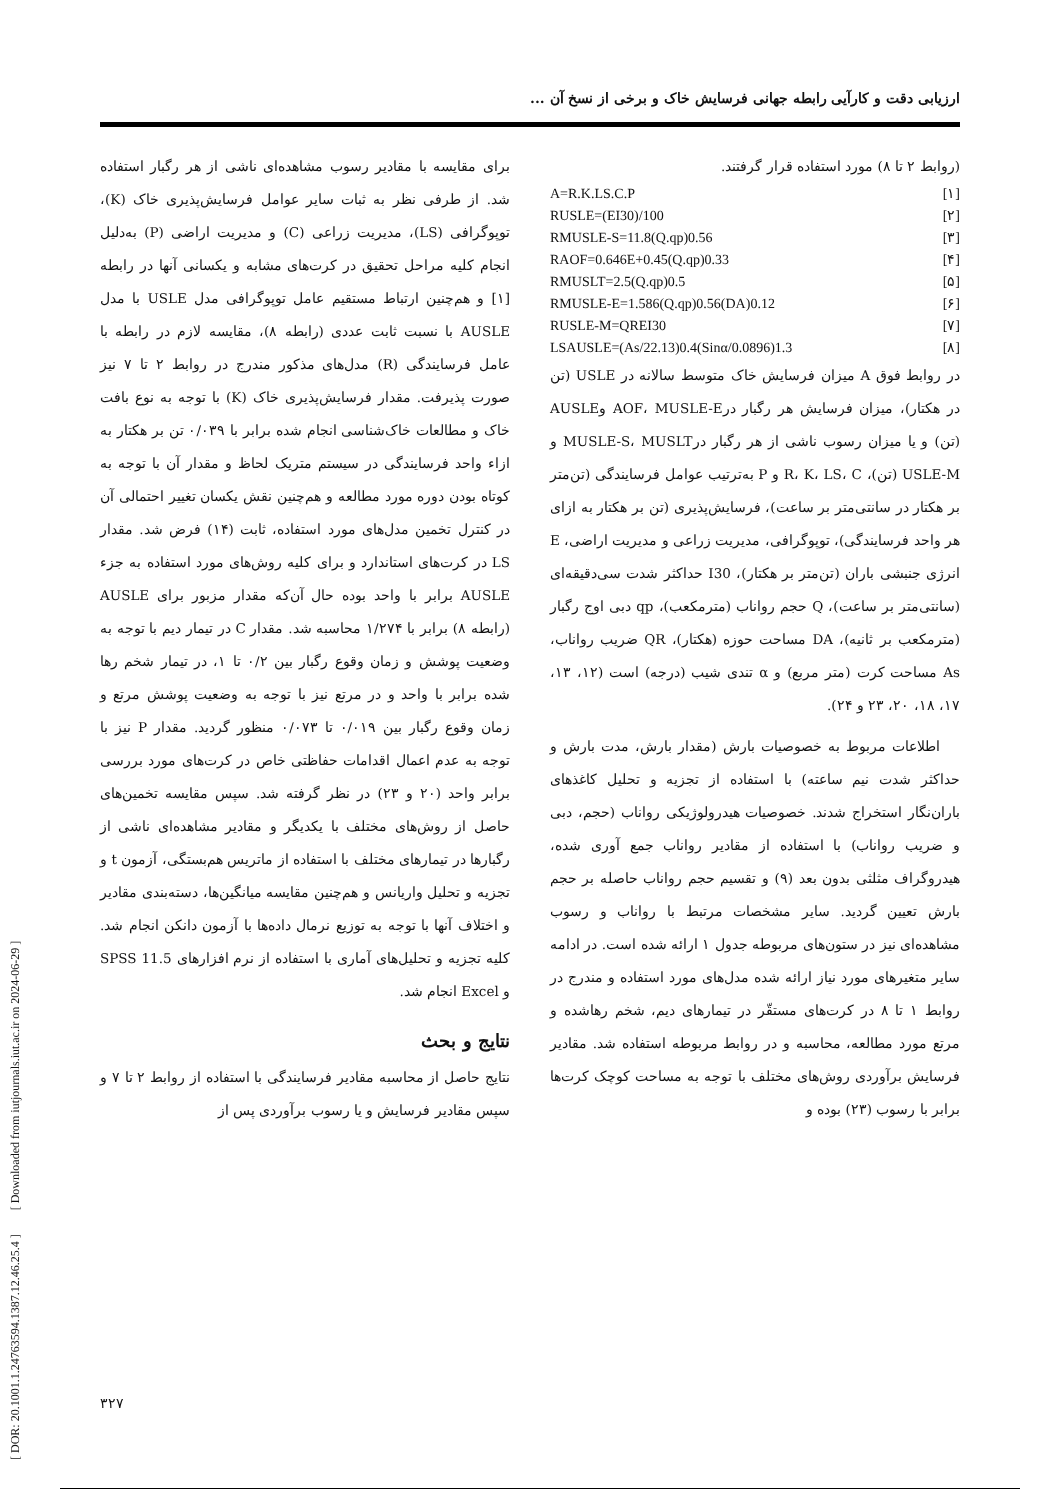ارزیابی دقت و کارآیی رابطه جهانی فرسایش خاک و برخی از نسخ آن ...
(روابط ۲ تا ۸) مورد استفاده قرار گرفتند.
A=R.K.LS.C.P [۱]
RUSLE=(EI30)/100 [۲]
RMUSLE-S=11.8(Q.qp)0.56 [۳]
RAOF=0.646E+0.45(Q.qp)0.33 [۴]
RMUSLT=2.5(Q.qp)0.5 [۵]
RMUSLE-E=1.586(Q.qp)0.56(DA)0.12 [۶]
RUSLE-M=QREI30 [۷]
LSAUSLE=(As/22.13)0.4(Sinα/0.0896)1.3 [۸]
در روابط فوق A میزان فرسایش خاک متوسط سالانه در USLE (تن در هکتار)، میزان فرسایش هر رگبار درAOF، MUSLE-E وAUSLE (تن) و یا میزان رسوب ناشی از هر رگبار درMUSLE-S، MUSLT و USLE-M (تن)، R، K، LS، C و P به‌ترتیب عوامل فرسایندگی (تن‌متر بر هکتار در سانتی‌متر بر ساعت)، فرسایش‌پذیری (تن بر هکتار به ازای هر واحد فرسایندگی)، توپوگرافی، مدیریت زراعی و مدیریت اراضی، E انرژی جنبشی باران (تن‌متر بر هکتار)، I30 حداکثر شدت سی‌دقیقه‌ای (سانتی‌متر بر ساعت)، Q حجم رواناب (مترمکعب)، qp دبی اوج رگبار (مترمکعب بر ثانیه)، DA مساحت حوزه (هکتار)، QR ضریب رواناب، As مساحت کرت (متر مربع) و α تندی شیب (درجه) است (۱۲، ۱۳، ۱۷، ۱۸، ۲۰، ۲۳ و ۲۴).
اطلاعات مربوط به خصوصیات بارش (مقدار بارش، مدت بارش و حداکثر شدت نیم ساعته) با استفاده از تجزیه و تحلیل کاغذهای باران‌نگار استخراج شدند. خصوصیات هیدرولوژیکی رواناب (حجم، دبی و ضریب رواناب) با استفاده از مقادیر رواناب جمع آوری شده، هیدروگراف مثلثی بدون بعد (۹) و تقسیم حجم رواناب حاصله بر حجم بارش تعیین گردید. سایر مشخصات مرتبط با رواناب و رسوب مشاهده‌ای نیز در ستون‌های مربوطه جدول ۱ ارائه شده است. در ادامه سایر متغیرهای مورد نیاز ارائه شده مدل‌های مورد استفاده و مندرج در روابط ۱ تا ۸ در کرت‌های مستقّر در تیمارهای دیم، شخم رهاشده و مرتع مورد مطالعه، محاسبه و در روابط مربوطه استفاده شد. مقادیر فرسایش برآوردی روش‌های مختلف با توجه به مساحت کوچک کرت‌ها برابر با رسوب (۲۳) بوده و
برای مقایسه با مقادیر رسوب مشاهده‌ای ناشی از هر رگبار استفاده شد. از طرفی نظر به ثبات سایر عوامل فرسایش‌پذیری خاک (K)، توپوگرافی (LS)، مدیریت زراعی (C) و مدیریت اراضی (P) به‌دلیل انجام کلیه مراحل تحقیق در کرت‌های مشابه و یکسانی آنها در رابطه [۱] و هم‌چنین ارتباط مستقیم عامل توپوگرافی مدل USLE با مدل AUSLE با نسبت ثابت عددی (رابطه ۸)، مقایسه لازم در رابطه با عامل فرسایندگی (R) مدل‌های مذکور مندرج در روابط ۲ تا ۷ نیز صورت پذیرفت. مقدار فرسایش‌پذیری خاک (K) با توجه به نوع بافت خاک و مطالعات خاک‌شناسی انجام شده برابر با ۰/۰۳۹ تن بر هکتار به ازاء واحد فرسایندگی در سیستم متریک لحاظ و مقدار آن با توجه به کوتاه بودن دوره مورد مطالعه و هم‌چنین نقش یکسان تغییر احتمالی آن در کنترل تخمین مدل‌های مورد استفاده، ثابت (۱۴) فرض شد. مقدار LS در کرت‌های استاندارد و برای کلیه روش‌های مورد استفاده به جزء AUSLE برابر با واحد بوده حال آن‌که مقدار مزبور برای AUSLE (رابطه ۸) برابر با ۱/۲۷۴ محاسبه شد. مقدار C در تیمار دیم با توجه به وضعیت پوشش و زمان وقوع رگبار بین ۰/۲ تا ۱، در تیمار شخم رها شده برابر با واحد و در مرتع نیز با توجه به وضعیت پوشش مرتع و زمان وقوع رگبار بین ۰/۰۱۹ تا ۰/۰۷۳ منظور گردید. مقدار P نیز با توجه به عدم اعمال اقدامات حفاظتی خاص در کرت‌های مورد بررسی برابر واحد (۲۰ و ۲۳) در نظر گرفته شد. سپس مقایسه تخمین‌های حاصل از روش‌های مختلف با یکدیگر و مقادیر مشاهده‌ای ناشی از رگبارها در تیمارهای مختلف با استفاده از ماتریس هم‌بستگی، آزمون t و تجزیه و تحلیل واریانس و هم‌چنین مقایسه میانگین‌ها، دسته‌بندی مقادیر و اختلاف آنها با توجه به توزیع نرمال داده‌ها با آزمون دانکن انجام شد. کلیه تجزیه و تحلیل‌های آماری با استفاده از نرم افزارهای SPSS 11.5 و Excel انجام شد.
نتایج و بحث
نتایج حاصل از محاسبه مقادیر فرسایندگی با استفاده از روابط ۲ تا ۷ و سپس مقادیر فرسایش و یا رسوب برآوردی پس از
[ DOR: 20.1001.1.24763594.1387.12.46.25.4 ] [ Downloaded from iutjournals.iut.ac.ir on 2024-06-29 ]
۳۲۷